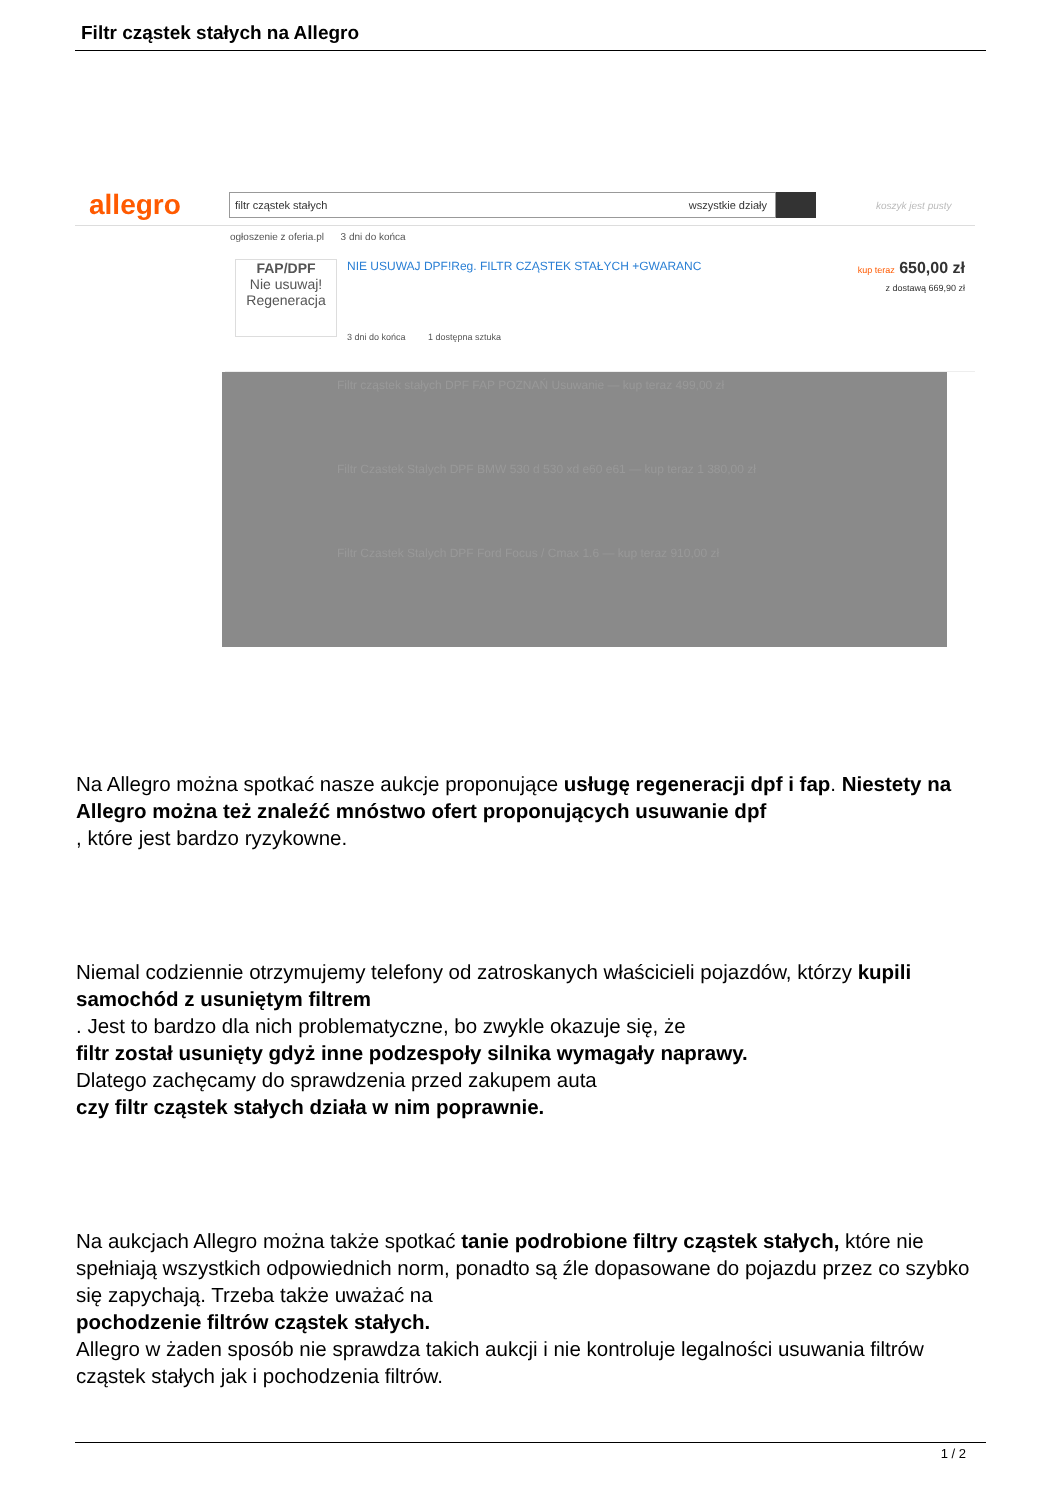Filtr cząstek stałych na Allegro
allegro
filtr cząstek stałych wszystkie działy
koszyk jest pusty
ogłoszenie z oferia.pl 3 dni do końca
FAP/DPF
Nie usuwaj!
Regeneracja
NIE USUWAJ DPF!Reg. FILTR CZĄSTEK STAŁYCH +GWARANC
3 dni do końca 1 dostępna sztuka
kup teraz 650,00 zł
z dostawą 669,90 zł
Filtr cząstek stałych DPF FAP POZNAŃ Usuwanie — kup teraz 499,00 zł
Filtr Czastek Stalych DPF BMW 530 d 530 xd e60 e61 — kup teraz 1 380,00 zł
Filtr Czastek Stalych DPF Ford Focus / Cmax 1.6 — kup teraz 910,00 zł
Na Allegro można spotkać nasze aukcje proponujące usługę regeneracji dpf i fap. Niestety na Allegro można też znaleźć mnóstwo ofert proponujących usuwanie dpf
, które jest bardzo ryzykowne.
Niemal codziennie otrzymujemy telefony od zatroskanych właścicieli pojazdów, którzy kupili samochód z usuniętym filtrem
. Jest to bardzo dla nich problematyczne, bo zwykle okazuje się, że
filtr został usunięty gdyż inne podzespoły silnika wymagały naprawy.
Dlatego zachęcamy do sprawdzenia przed zakupem auta
czy filtr cząstek stałych działa w nim poprawnie.
Na aukcjach Allegro można także spotkać tanie podrobione filtry cząstek stałych, które nie spełniają wszystkich odpowiednich norm, ponadto są źle dopasowane do pojazdu przez co szybko się zapychają. Trzeba także uważać na
pochodzenie filtrów cząstek stałych.
Allegro w żaden sposób nie sprawdza takich aukcji i nie kontroluje legalności usuwania filtrów cząstek stałych jak i pochodzenia filtrów.
1 / 2